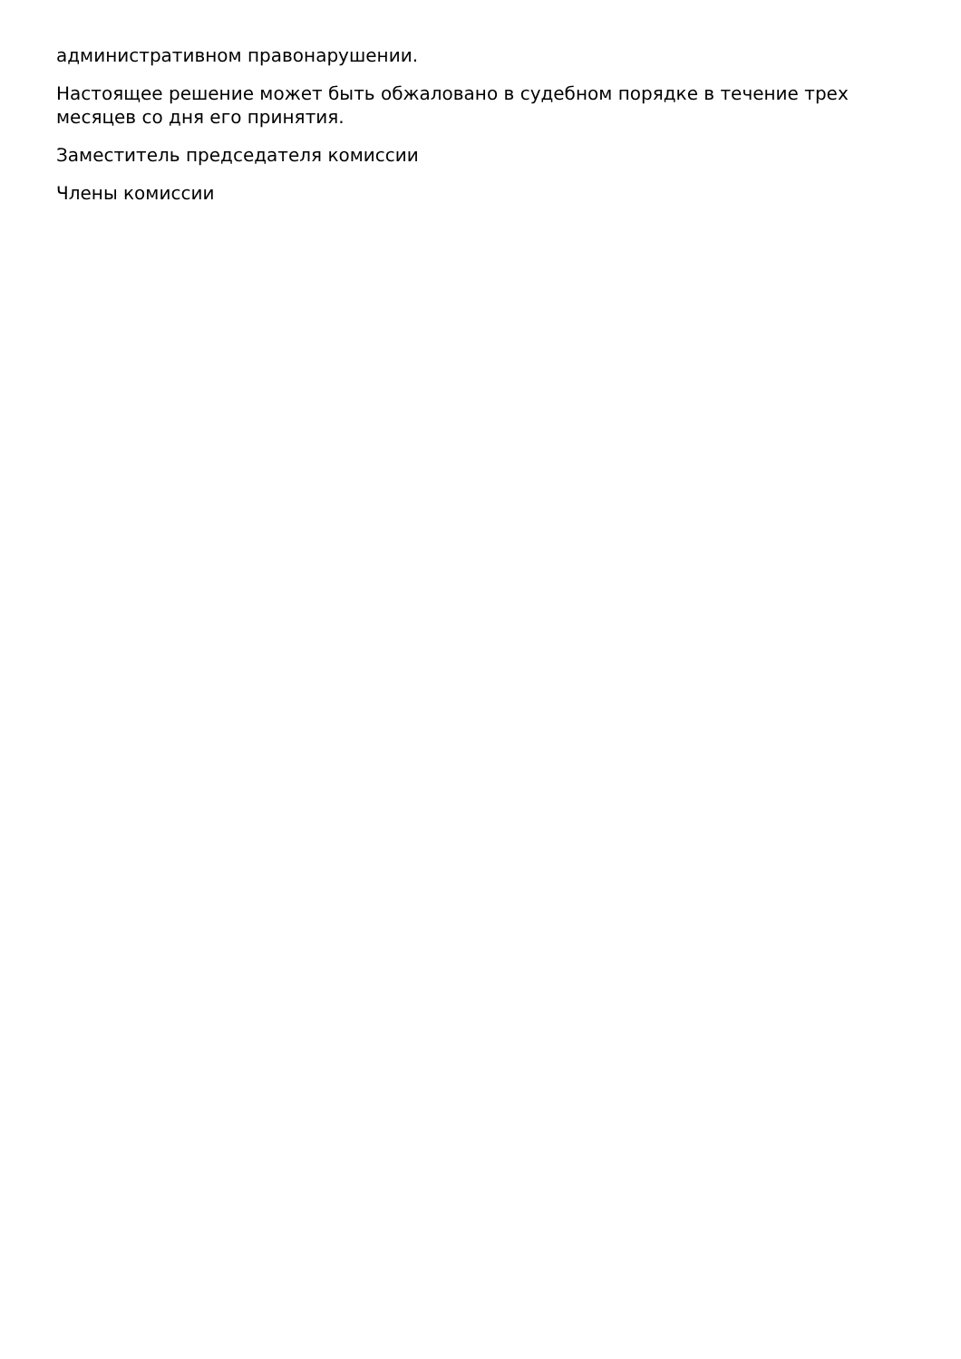административном правонарушении.
Настоящее решение может быть обжаловано в судебном порядке в течение трех месяцев со дня его принятия.
Заместитель председателя комиссии
Члены комиссии